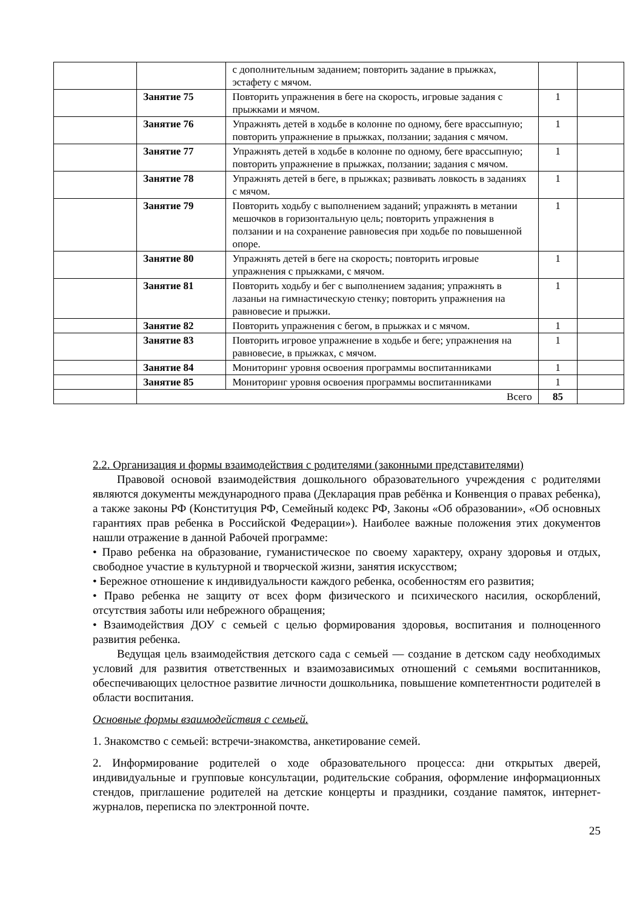| | | с дополнительным заданием; повторить задание в прыжках, эстафету с мячом. | | |
| | Занятие 75 | Повторить упражнения в беге на скорость, игровые задания с прыжками и мячом. | 1 | |
| | Занятие 76 | Упражнять детей в ходьбе в колонне по одному, беге врассыпную; повторить упражнение в прыжках, ползании; задания с мячом. | 1 | |
| | Занятие 77 | Упражнять детей в ходьбе в колонне по одному, беге врассыпную; повторить упражнение в прыжках, ползании; задания с мячом. | 1 | |
| | Занятие 78 | Упражнять детей в беге, в прыжках; развивать ловкость в заданиях с мячом. | 1 | |
| | Занятие 79 | Повторить ходьбу с выполнением заданий; упражнять в метании мешочков в горизонтальную цель; повторить упражнения в ползании и на сохранение равновесия при ходьбе по повышенной опоре. | 1 | |
| | Занятие 80 | Упражнять детей в беге на скорость; повторить игровые упражнения с прыжками, с мячом. | 1 | |
| | Занятие 81 | Повторить ходьбу и бег с выполнением задания; упражнять в лазаньи на гимнастическую стенку; повторить упражнения на равновесие и прыжки. | 1 | |
| | Занятие 82 | Повторить упражнения с бегом, в прыжках и с мячом. | 1 | |
| | Занятие 83 | Повторить игровое упражнение в ходьбе и беге; упражнения на равновесие, в прыжках, с мячом. | 1 | |
| | Занятие 84 | Мониторинг уровня освоения программы воспитанниками | 1 | |
| | Занятие 85 | Мониторинг уровня освоения программы воспитанниками | 1 | |
| | Всего | | 85 | |
2.2. Организация и формы взаимодействия с родителями (законными представителями)
Правовой основой взаимодействия дошкольного образовательного учреждения с родителями являются документы международного права (Декларация прав ребёнка и Конвенция о правах ребенка), а также законы РФ (Конституция РФ, Семейный кодекс РФ, Законы «Об образовании», «Об основных гарантиях прав ребенка в Российской Федерации»). Наиболее важные положения этих документов нашли отражение в данной Рабочей программе:
• Право ребенка на образование, гуманистическое по своему характеру, охрану здоровья и отдых, свободное участие в культурной и творческой жизни, занятия искусством;
• Бережное отношение к индивидуальности каждого ребенка, особенностям его развития;
• Право ребенка не защиту от всех форм физического и психического насилия, оскорблений, отсутствия заботы или небрежного обращения;
• Взаимодействия ДОУ с семьей с целью формирования здоровья, воспитания и полноценного развития ребенка.
Ведущая цель взаимодействия детского сада с семьей — создание в детском саду необходимых условий для развития ответственных и взаимозависимых отношений с семьями воспитанников, обеспечивающих целостное развитие личности дошкольника, повышение компетентности родителей в области воспитания.
Основные формы взаимодействия с семьей.
1. Знакомство с семьей: встречи-знакомства, анкетирование семей.
2. Информирование родителей о ходе образовательного процесса: дни открытых дверей, индивидуальные и групповые консультации, родительские собрания, оформление информационных стендов, приглашение родителей на детские концерты и праздники, создание памяток, интернет-журналов, переписка по электронной почте.
25